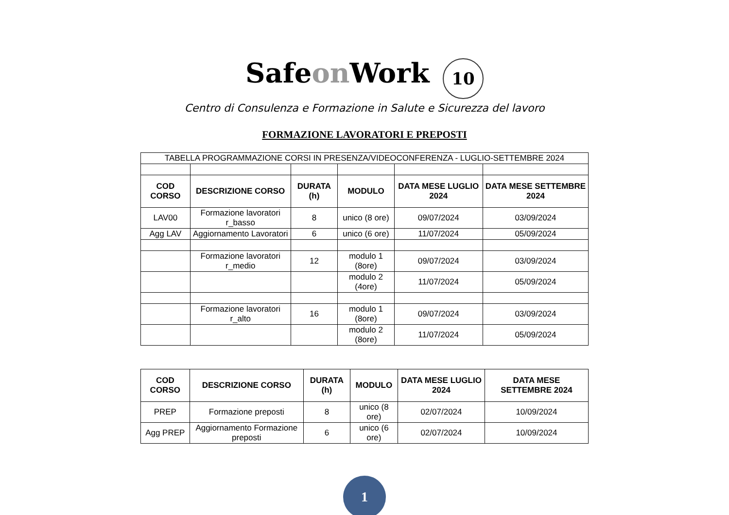Safeon Work 10
Centro di Consulenza e Formazione in Salute e Sicurezza del lavoro
FORMAZIONE LAVORATORI E PREPOSTI
| TABELLA PROGRAMMAZIONE CORSI IN PRESENZA/VIDEOCONFERENZA - LUGLIO-SETTEMBRE 2024 | | | | | |
| COD CORSO | DESCRIZIONE CORSO | DURATA (h) | MODULO | DATA MESE LUGLIO 2024 | DATA MESE SETTEMBRE 2024 |
| LAV00 | Formazione lavoratori r_basso | 8 | unico (8 ore) | 09/07/2024 | 03/09/2024 |
| Agg LAV | Aggiornamento Lavoratori | 6 | unico (6 ore) | 11/07/2024 | 05/09/2024 |
| | Formazione lavoratori r_medio | 12 | modulo 1 (8ore) | 09/07/2024 | 03/09/2024 |
| | | | modulo 2 (4ore) | 11/07/2024 | 05/09/2024 |
| | Formazione lavoratori r_alto | 16 | modulo 1 (8ore) | 09/07/2024 | 03/09/2024 |
| | | | modulo 2 (8ore) | 11/07/2024 | 05/09/2024 |
| COD CORSO | DESCRIZIONE CORSO | DURATA (h) | MODULO | DATA MESE LUGLIO 2024 | DATA MESE SETTEMBRE 2024 |
| --- | --- | --- | --- | --- | --- |
| PREP | Formazione preposti | 8 | unico (8 ore) | 02/07/2024 | 10/09/2024 |
| Agg PREP | Aggiornamento Formazione preposti | 6 | unico (6 ore) | 02/07/2024 | 10/09/2024 |
1